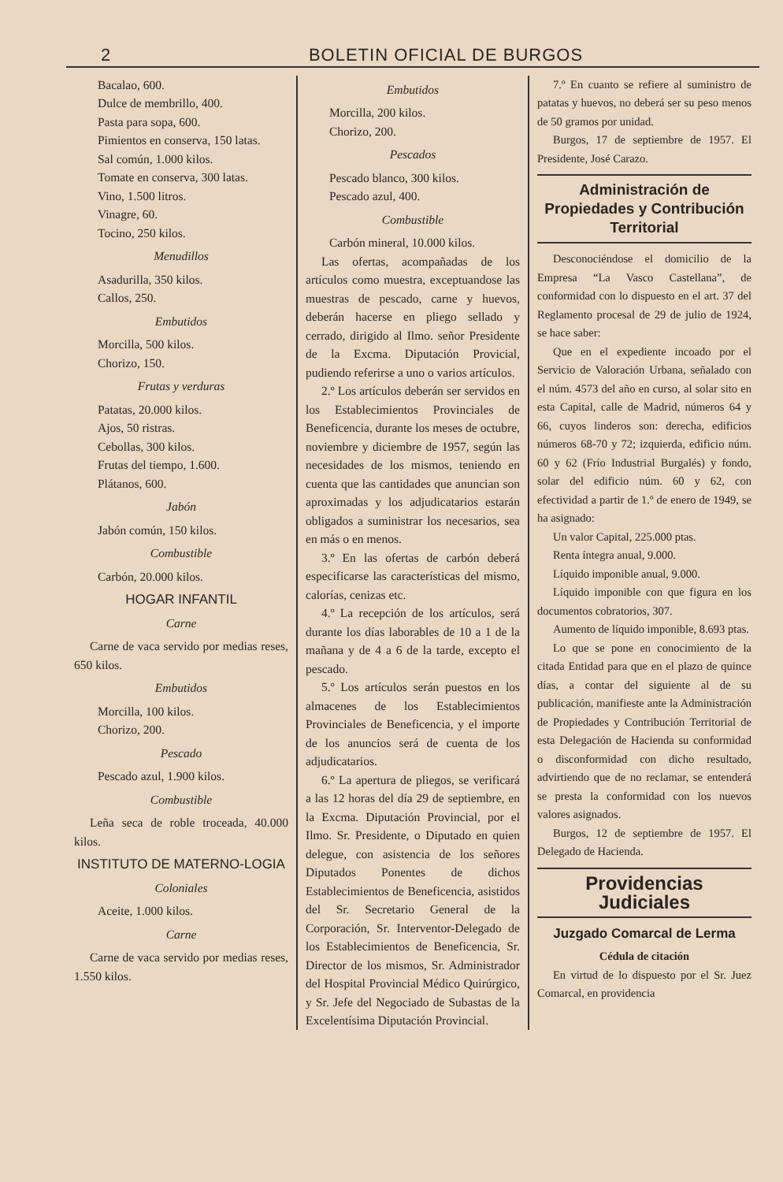2 BOLETIN OFICIAL DE BURGOS
Bacalao, 600.
Dulce de membrillo, 400.
Pasta para sopa, 600.
Pimientos en conserva, 150 latas.
Sal común, 1.000 kilos.
Tomate en conserva, 300 latas.
Vino, 1.500 litros.
Vinagre, 60.
Tocino, 250 kilos.
Menudillos
Asadurilla, 350 kilos.
Callos, 250.
Embutidos
Morcilla, 500 kilos.
Chorizo, 150.
Frutas y verduras
Patatas, 20.000 kilos.
Ajos, 50 ristras.
Cebollas, 300 kilos.
Frutas del tiempo, 1.600.
Plátanos, 600.
Jabón
Jabón común, 150 kilos.
Combustible
Carbón, 20.000 kilos.
HOGAR INFANTIL
Carne
Carne de vaca servido por medias reses, 650 kilos.
Embutidos
Morcilla, 100 kilos.
Chorizo, 200.
Pescado
Pescado azul, 1.900 kilos.
Combustible
Leña seca de roble troceada, 40.000 kilos.
INSTITUTO DE MATERNO-LOGIA
Coloniales
Aceite, 1.000 kilos.
Carne
Carne de vaca servido por medias reses, 1.550 kilos.
Embutidos
Morcilla, 200 kilos.
Chorizo, 200.
Pescados
Pescado blanco, 300 kilos.
Pescado azul, 400.
Combustible
Carbón mineral, 10.000 kilos.
Las ofertas, acompañadas de los artículos como muestra, exceptuandose las muestras de pescado, carne y huevos, deberán hacerse en pliego sellado y cerrado, dirigido al Ilmo. señor Presidente de la Excma. Diputación Provicial, pudiendo referirse a uno o varios artículos.
2.º Los artículos deberán ser servidos en los Establecimientos Provinciales de Beneficencia, durante los meses de octubre, noviembre y diciembre de 1957, según las necesidades de los mismos, teniendo en cuenta que las cantidades que anuncian son aproximadas y los adjudicatarios estarán obligados a suministrar los necesarios, sea en más o en menos.
3.º En las ofertas de carbón deberá especificarse las características del mismo, calorías, cenizas etc.
4.º La recepción de los artículos, será durante los días laborables de 10 a 1 de la mañana y de 4 a 6 de la tarde, excepto el pescado.
5.º Los artículos serán puestos en los almacenes de los Establecimientos Provinciales de Beneficencia, y el importe de los anuncios será de cuenta de los adjudicatarios.
6.º La apertura de pliegos, se verificará a las 12 horas del día 29 de septiembre, en la Excma. Diputación Provincial, por el Ilmo. Sr. Presidente, o Diputado en quien delegue, con asistencia de los señores Diputados Ponentes de dichos Establecimientos de Beneficencia, asistidos del Sr. Secretario General de la Corporación, Sr. Interventor-Delegado de los Establecimientos de Beneficencia, Sr. Director de los mismos, Sr. Administrador del Hospital Provincial Médico Quirúrgico, y Sr. Jefe del Negociado de Subastas de la Excelentísima Diputación Provincial.
7.º En cuanto se refiere al suministro de patatas y huevos, no deberá ser su peso menos de 50 gramos por unidad.
Burgos, 17 de septiembre de 1957. El Presidente, José Carazo.
Administración de Propiedades y Contribución Territorial
Desconociéndose el domicilio de la Empresa “La Vasco Castellana”, de conformidad con lo dispuesto en el art. 37 del Reglamento procesal de 29 de julio de 1924, se hace saber:
Que en el expediente incoado por el Servicio de Valoración Urbana, señalado con el núm. 4573 del año en curso, al solar sito en esta Capital, calle de Madrid, números 64 y 66, cuyos linderos son: derecha, edificios números 68-70 y 72; izquierda, edificio núm. 60 y 62 (Frío Industrial Burgalés) y fondo, solar del edificio núm. 60 y 62, con efectividad a partir de 1.º de enero de 1949, se ha asignado:
Un valor Capital, 225.000 ptas.
Renta íntegra anual, 9.000.
Líquido imponible anual, 9.000.
Líquido imponible con que figura en los documentos cobratorios, 307.
Aumento de líquido imponible, 8.693 ptas.
Lo que se pone en conocimiento de la citada Entidad para que en el plazo de quince días, a contar del siguiente al de su publicación, manifieste ante la Administración de Propiedades y Contribución Territorial de esta Delegación de Hacienda su conformidad o disconformidad con dicho resultado, advirtiendo que de no reclamar, se entenderá se presta la conformidad con los nuevos valores asignados.
Burgos, 12 de septiembre de 1957. El Delegado de Hacienda.
Providencias Judiciales
Juzgado Comarcal de Lerma
Cédula de citación
En virtud de lo dispuesto por el Sr. Juez Comarcal, en providencia